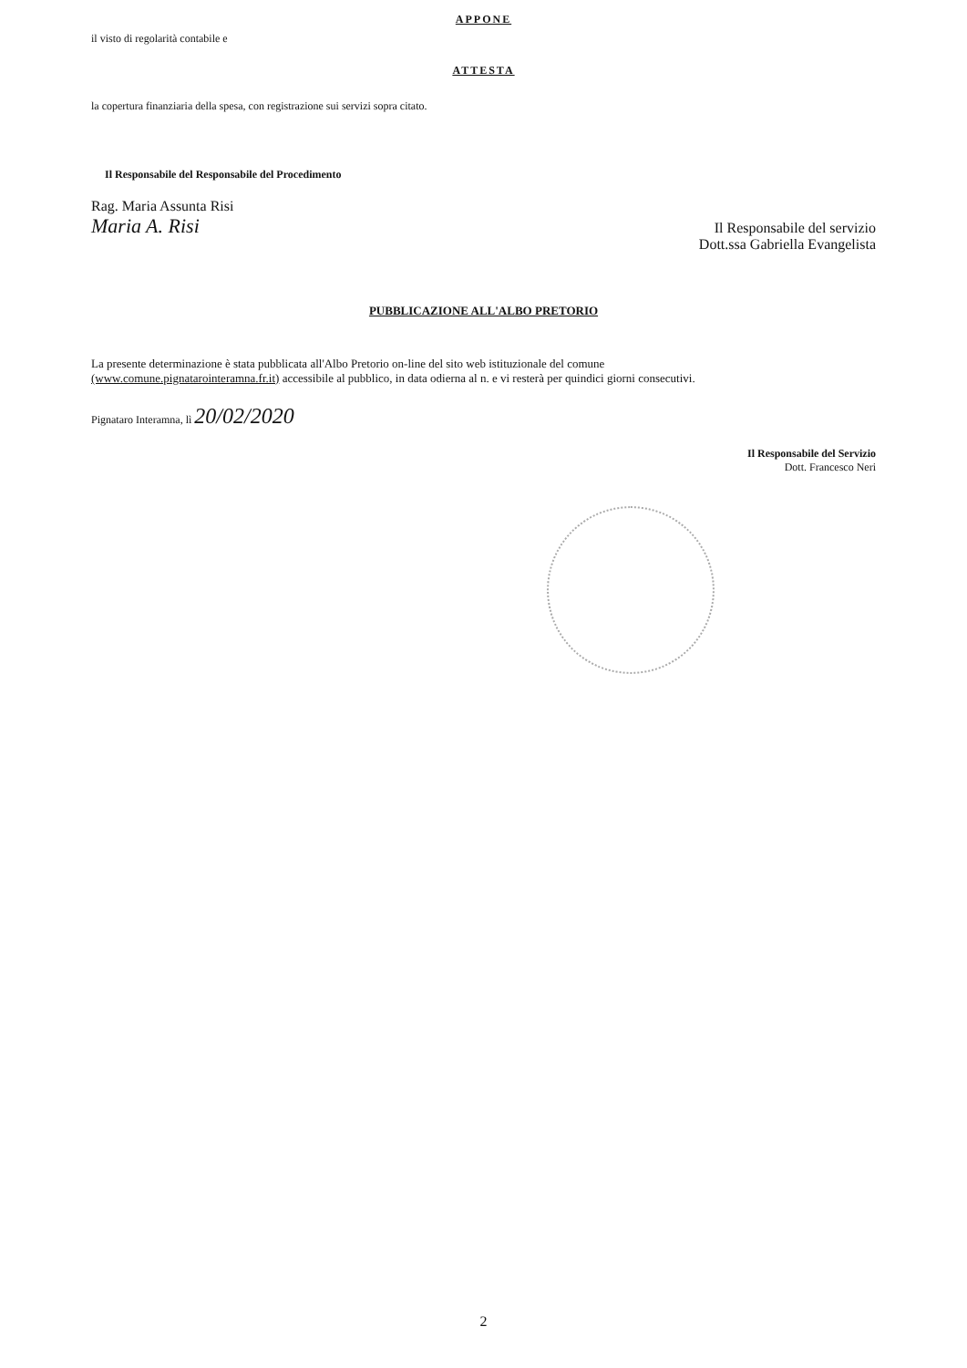APPONE
il visto di regolarità contabile e
ATTESTA
la copertura finanziaria della spesa, con registrazione sui servizi sopra citato.
Il Responsabile del Responsabile del Procedimento
Rag. Maria Assunta Risi
Maria A. Risi
Il Responsabile del servizio
Dott.ssa Gabriella Evangelista
PUBBLICAZIONE ALL'ALBO PRETORIO
La presente determinazione è stata pubblicata all'Albo Pretorio on-line del sito web istituzionale del comune
(www.comune.pignataro­interamna.fr.it) accessibile al pubblico, in data odierna al n. e vi resterà per quindici giorni consecutivi.
Pignataro Interamna, lì 20/02/2020
Il Responsabile del Servizio
Dott. Francesco Neri
2